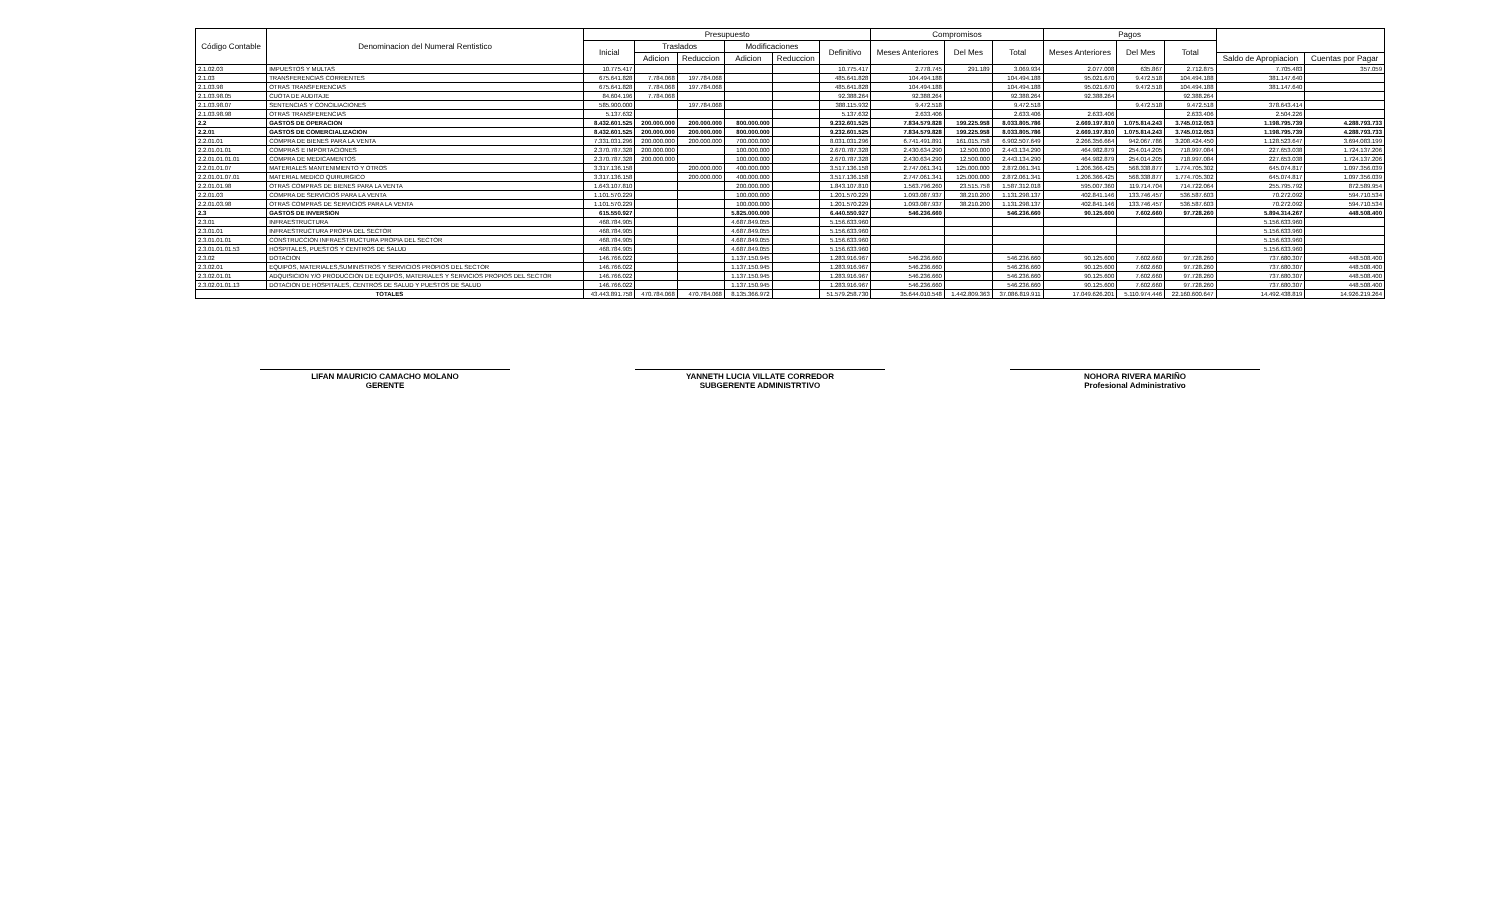| Código Contable | Denominacion del Numeral Rentistico | Presupuesto | | | | | | Compromisos | | | Pagos | | | | |
| --- | --- | --- | --- | --- | --- | --- | --- | --- | --- | --- | --- | --- | --- | --- | --- |
| | | Inicial | Traslados | | Modificaciones | | Definitivo | Meses Anteriores | Del Mes | Total | Meses Anteriores | Del Mes | Total | | |
| | | | Adicion | Reduccion | Adicion | Reduccion | | | | | | | | Saldo de Apropiacion | Cuentas por Pagar |
| 2.1.02.03 | IMPUESTOS Y MULTAS | 10.775.417 | | | | | 10.775.417 | 2.778.745 | 291.189 | 3.069.934 | 2.077.008 | 635.867 | 2.712.875 | 7.705.483 | 357.059 |
| 2.1.03 | TRANSFERENCIAS CORRIENTES | 675.641.828 | 7.784.068 | 197.784.068 | | | 485.641.828 | 104.494.188 | | 104.494.188 | 95.021.670 | 9.472.518 | 104.494.188 | 381.147.640 | |
| 2.1.03.98 | OTRAS TRANSFERENCIAS | 675.641.828 | 7.784.068 | 197.784.068 | | | 485.641.828 | 104.494.188 | | 104.494.188 | 95.021.670 | 9.472.518 | 104.494.188 | 381.147.640 | |
| 2.1.03.98.05 | CUOTA DE AUDITAJE | 84.604.196 | 7.784.068 | | | | 92.388.264 | 92.388.264 | | 92.388.264 | 92.388.264 | | 92.388.264 | | |
| 2.1.03.98.07 | SENTENCIAS Y CONCILIACIONES | 585.900.000 | | 197.784.068 | | | 388.115.932 | 9.472.518 | | 9.472.518 | | 9.472.518 | 9.472.518 | 378.643.414 | |
| 2.1.03.98.98 | OTRAS TRANSFERENCIAS | 5.137.632 | | | | | 5.137.632 | 2.633.406 | | 2.633.406 | 2.633.406 | | 2.633.406 | 2.504.226 | |
| 2.2 | GASTOS DE OPERACION | 8.432.601.525 | 200.000.000 | 200.000.000 | 800.000.000 | | 9.232.601.525 | 7.834.579.828 | 199.225.958 | 8.033.805.786 | 2.669.197.810 | 1.075.814.243 | 3.745.012.053 | 1.198.795.739 | 4.288.793.733 |
| 2.2.01 | GASTOS DE COMERCIALIZACION | 8.432.601.525 | 200.000.000 | 200.000.000 | 800.000.000 | | 9.232.601.525 | 7.834.579.828 | 199.225.958 | 8.033.805.786 | 2.669.197.810 | 1.075.814.243 | 3.745.012.053 | 1.198.795.739 | 4.288.793.733 |
| 2.2.01.01 | COMPRA DE BIENES PARA LA VENTA | 7.331.031.296 | 200.000.000 | 200.000.000 | 700.000.000 | | 8.031.031.296 | 6.741.491.891 | 161.015.758 | 6.902.507.649 | 2.266.356.664 | 942.067.786 | 3.208.424.450 | 1.128.523.647 | 3.694.083.199 |
| 2.2.01.01.01 | COMPRAS E IMPORTACIONES | 2.370.787.328 | 200.000.000 | | 100.000.000 | | 2.670.787.328 | 2.430.634.290 | 12.500.000 | 2.443.134.290 | 464.982.879 | 254.014.205 | 718.997.084 | 227.653.038 | 1.724.137.206 |
| 2.2.01.01.01.01 | COMPRA DE MEDICAMENTOS | 2.370.787.328 | 200.000.000 | | 100.000.000 | | 2.670.787.328 | 2.430.634.290 | 12.500.000 | 2.443.134.290 | 464.982.879 | 254.014.205 | 718.997.084 | 227.653.038 | 1.724.137.206 |
| 2.2.01.01.07 | MATERIALES MANTENIMIENTO Y OTROS | 3.317.136.158 | | 200.000.000 | 400.000.000 | | 3.517.136.158 | 2.747.061.341 | 125.000.000 | 2.872.061.341 | 1.206.366.425 | 568.338.877 | 1.774.705.302 | 645.074.817 | 1.097.356.039 |
| 2.2.01.01.07.01 | MATERIAL MEDICO QUIRURGICO | 3.317.136.158 | | 200.000.000 | 400.000.000 | | 3.517.136.158 | 2.747.061.341 | 125.000.000 | 2.872.061.341 | 1.206.366.425 | 568.338.877 | 1.774.705.302 | 645.074.817 | 1.097.356.039 |
| 2.2.01.01.98 | OTRAS COMPRAS DE BIENES PARA LA VENTA | 1.643.107.810 | | | 200.000.000 | | 1.843.107.810 | 1.563.796.260 | 23.515.758 | 1.587.312.018 | 595.007.360 | 119.714.704 | 714.722.064 | 255.795.792 | 872.589.954 |
| 2.2.01.03 | COMPRA DE SERVICIOS PARA LA VENTA | 1.101.570.229 | | | 100.000.000 | | 1.201.570.229 | 1.093.087.937 | 38.210.200 | 1.131.298.137 | 402.841.146 | 133.746.457 | 536.587.603 | 70.272.092 | 594.710.534 |
| 2.2.01.03.98 | OTRAS COMPRAS DE SERVICIOS PARA LA VENTA | 1.101.570.229 | | | 100.000.000 | | 1.201.570.229 | 1.093.087.937 | 38.210.200 | 1.131.298.137 | 402.841.146 | 133.746.457 | 536.587.603 | 70.272.092 | 594.710.534 |
| 2.3 | GASTOS DE INVERSION | 615.550.927 | | | 5.825.000.000 | | 6.440.550.927 | 546.236.660 | | 546.236.660 | 90.125.600 | 7.602.660 | 97.728.260 | 5.894.314.267 | 448.508.400 |
| 2.3.01 | INFRAESTRUCTURA | 468.784.905 | | | 4.687.849.055 | | 5.156.633.960 | | | | | | | 5.156.633.960 | |
| 2.3.01.01 | INFRAESTRUCTURA PROPIA DEL SECTOR | 468.784.905 | | | 4.687.849.055 | | 5.156.633.960 | | | | | | | 5.156.633.960 | |
| 2.3.01.01.01 | CONSTRUCCION INFRAESTRUCTURA PROPIA DEL SECTOR | 468.784.905 | | | 4.687.849.055 | | 5.156.633.960 | | | | | | | 5.156.633.960 | |
| 2.3.01.01.01.53 | HOSPITALES, PUESTOS Y CENTROS DE SALUD | 468.784.905 | | | 4.687.849.055 | | 5.156.633.960 | | | | | | | 5.156.633.960 | |
| 2.3.02 | DOTACION | 146.766.022 | | | 1.137.150.945 | | 1.283.916.967 | 546.236.660 | | 546.236.660 | 90.125.600 | 7.602.660 | 97.728.260 | 737.680.307 | 448.508.400 |
| 2.3.02.01 | EQUIPOS, MATERIALES,SUMINISTROS Y SERVICIOS PROPIOS DEL SECTOR | 146.766.022 | | | 1.137.150.945 | | 1.283.916.967 | 546.236.660 | | 546.236.660 | 90.125.600 | 7.602.660 | 97.728.260 | 737.680.307 | 448.508.400 |
| 2.3.02.01.01 | ADQUISICION Y/O PRODUCCION DE EQUIPOS, MATERIALES Y SERVICIOS PROPIOS DEL SECTOR | 146.766.022 | | | 1.137.150.945 | | 1.283.916.967 | 546.236.660 | | 546.236.660 | 90.125.600 | 7.602.660 | 97.728.260 | 737.680.307 | 448.508.400 |
| 2.3.02.01.01.13 | DOTACION DE HOSPITALES, CENTROS DE SALUD Y PUESTOS DE SALUD | 146.766.022 | | | 1.137.150.945 | | 1.283.916.967 | 546.236.660 | | 546.236.660 | 90.125.600 | 7.602.660 | 97.728.260 | 737.680.307 | 448.508.400 |
| TOTALES | | 43.443.891.758 | 470.784.068 | 470.784.068 | 8.135.366.972 | | 51.579.258.730 | 35.644.010.548 | 1.442.809.363 | 37.086.819.911 | 17.049.626.201 | 5.110.974.446 | 22.160.600.647 | 14.492.438.819 | 14.926.219.264 |
LIFAN MAURICIO CAMACHO MOLANO
GERENTE
YANNETH LUCIA VILLATE CORREDOR
SUBGERENTE ADMINISTRTIVO
NOHORA RIVERA MARIÑO
Profesional Administrativo